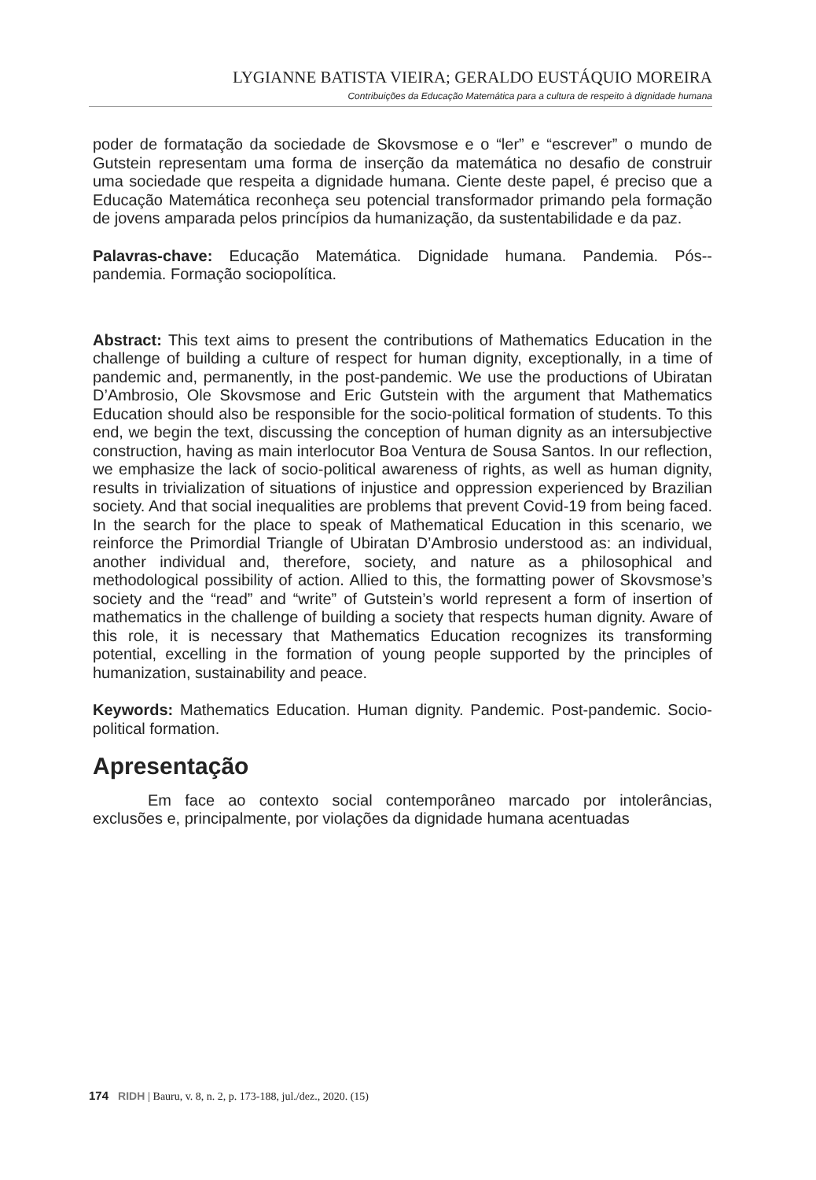LYGIANNE BATISTA VIEIRA; GERALDO EUSTÁQUIO MOREIRA
Contribuições da Educação Matemática para a cultura de respeito à dignidade humana
poder de formatação da sociedade de Skovsmose e o “ler” e “escrever” o mundo de Gutstein representam uma forma de inserção da matemática no desafio de construir uma sociedade que respeita a dignidade humana. Ciente deste papel, é preciso que a Educação Matemática reconheça seu potencial transformador primando pela formação de jovens amparada pelos princípios da humanização, da sustentabilidade e da paz.
Palavras-chave: Educação Matemática. Dignidade humana. Pandemia. Pós--pandemia. Formação sociopolítica.
Abstract: This text aims to present the contributions of Mathematics Education in the challenge of building a culture of respect for human dignity, exceptionally, in a time of pandemic and, permanently, in the post-pandemic. We use the productions of Ubiratan D’Ambrosio, Ole Skovsmose and Eric Gutstein with the argument that Mathematics Education should also be responsible for the socio-political formation of students. To this end, we begin the text, discussing the conception of human dignity as an intersubjective construction, having as main interlocutor Boa Ventura de Sousa Santos. In our reflection, we emphasize the lack of socio-political awareness of rights, as well as human dignity, results in trivialization of situations of injustice and oppression experienced by Brazilian society. And that social inequalities are problems that prevent Covid-19 from being faced. In the search for the place to speak of Mathematical Education in this scenario, we reinforce the Primordial Triangle of Ubiratan D’Ambrosio understood as: an individual, another individual and, therefore, society, and nature as a philosophical and methodological possibility of action. Allied to this, the formatting power of Skovsmose’s society and the “read” and “write” of Gutstein’s world represent a form of insertion of mathematics in the challenge of building a society that respects human dignity. Aware of this role, it is necessary that Mathematics Education recognizes its transforming potential, excelling in the formation of young people supported by the principles of humanization, sustainability and peace.
Keywords: Mathematics Education. Human dignity. Pandemic. Post-pandemic. Socio-political formation.
Apresentação
Em face ao contexto social contemporâneo marcado por intolerâncias, exclusões e, principalmente, por violações da dignidade humana acentuadas
174 RIDH | Bauru, v. 8, n. 2, p. 173-188, jul./dez., 2020. (15)